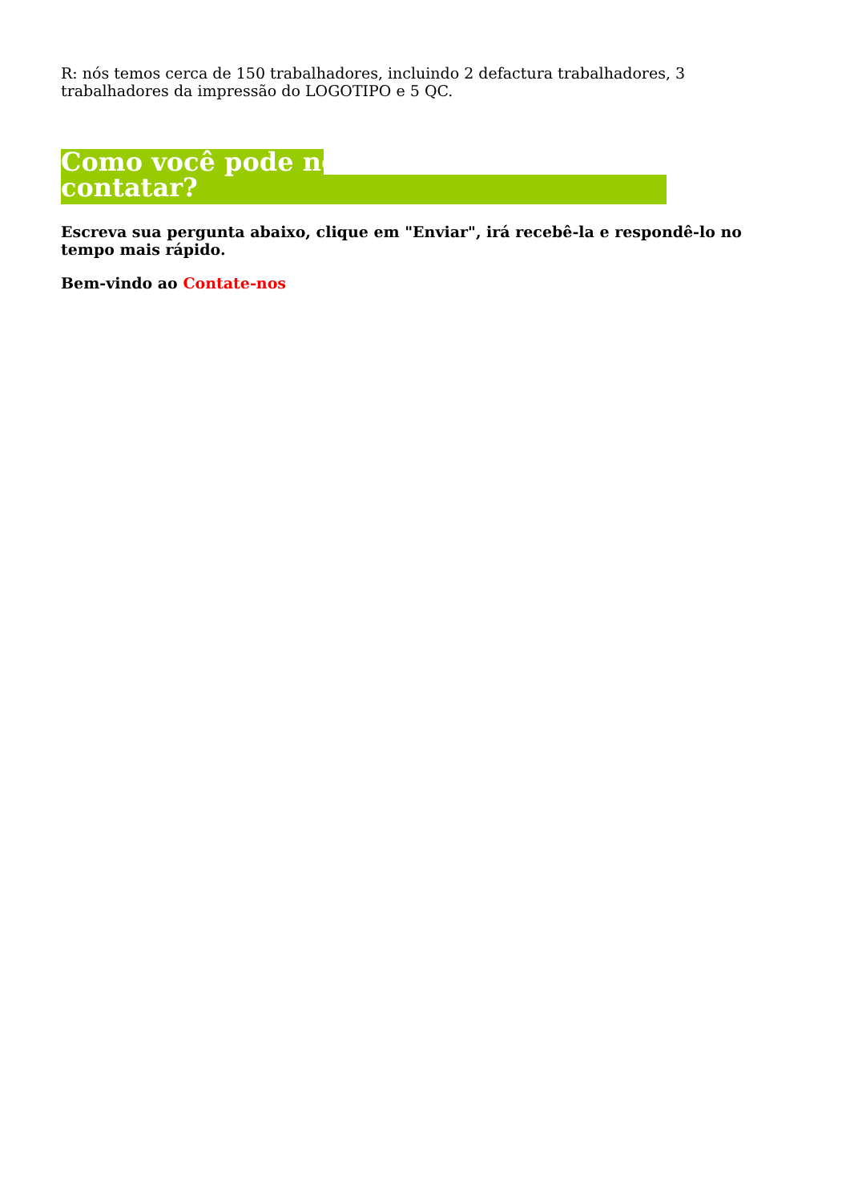R: nós temos cerca de 150 trabalhadores, incluindo 2 defactura trabalhadores, 3
trabalhadores da impressão do LOGOTIPO e 5 QC.
Como você pode nos
contatar?
Escreva sua pergunta abaixo, clique em "Enviar", irá recebê-la e respondê-lo no tempo mais rápido.
Bem-vindo ao Contate-nos